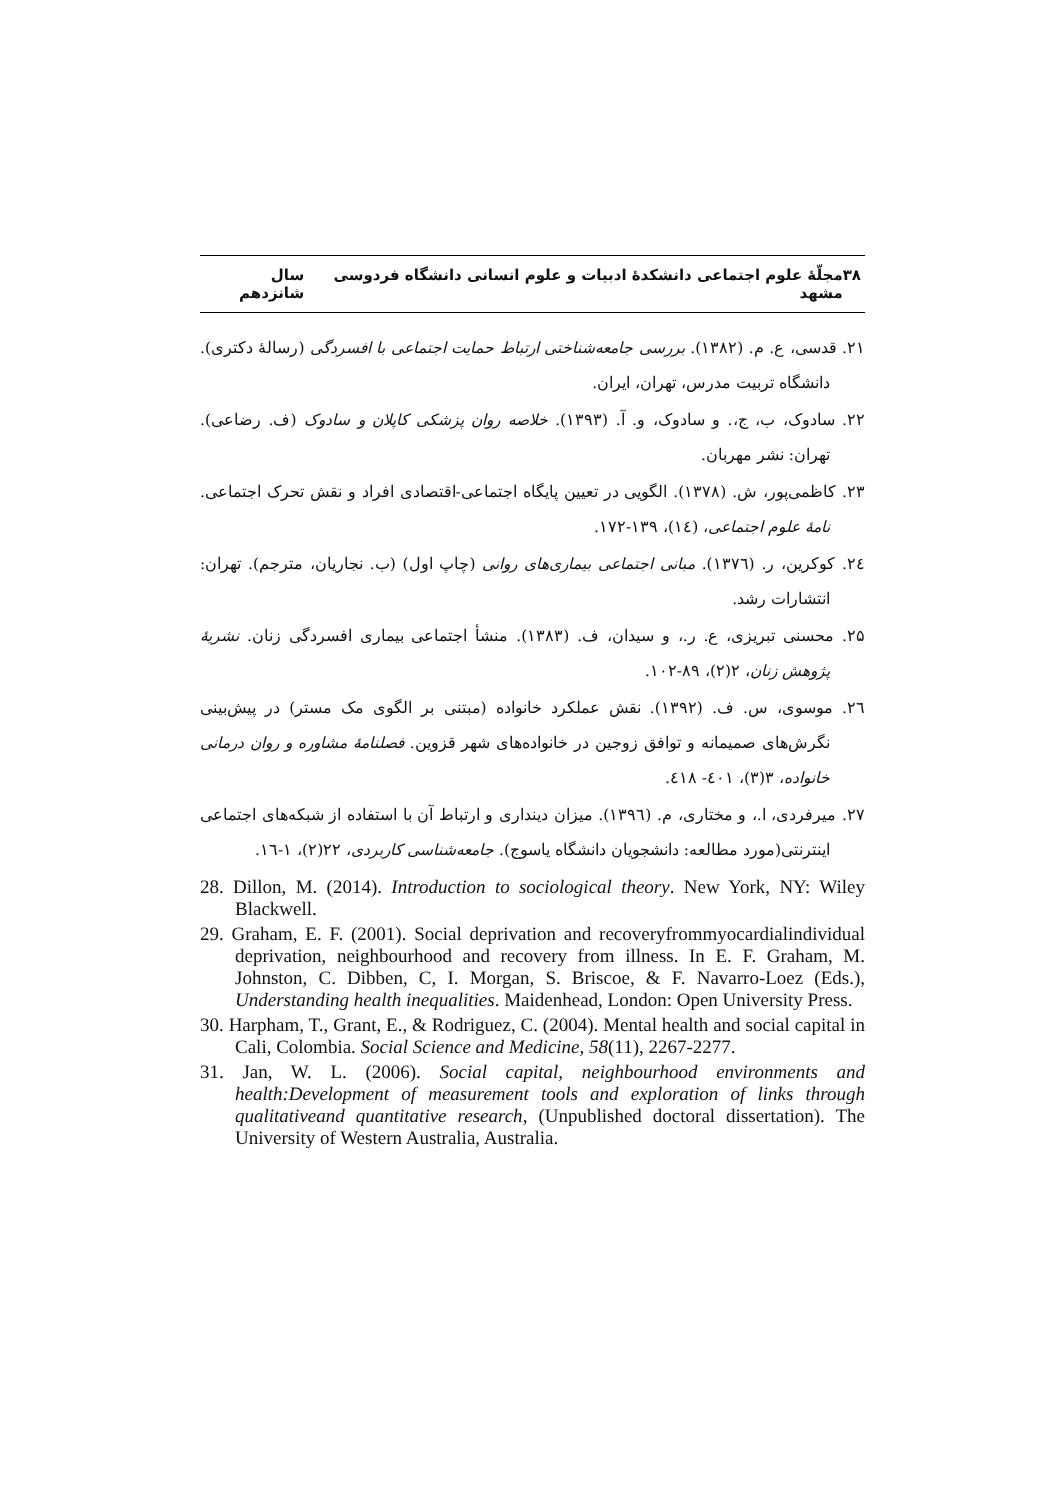۳۸ مجلّهٔ علوم اجتماعی دانشکدهٔ ادبیات و علوم انسانی دانشگاه فردوسی مشهد سال شانزدهم
۲۱. قدسی، ع. م. (۱۳۸۲). بررسی جامعه‌شناختی ارتباط حمایت اجتماعی با افسردگی (رسالهٔ دکتری). دانشگاه تربیت مدرس، تهران، ایران.
۲۲. سادوک، ب، ج،. و سادوک، و. آ. (۱۳۹۳). خلاصه روان پزشکی کاپلان و سادوک (ف. رضاعی). تهران: نشر مهربان.
۲۳. کاظمی‌پور، ش. (۱۳۷۸). الگویی در تعیین پایگاه اجتماعی-اقتصادی افراد و نقش تحرک اجتماعی. نامهٔ علوم اجتماعی، (۱٤)، ۱۳۹-۱۷۲.
۲٤. کوکرین، ر. (۱۳۷٦). مبانی اجتماعی بیماری‌های روانی (چاپ اول) (ب. نجاریان، مترجم). تهران: انتشارات رشد.
۲۵. محسنی تبریزی، ع. ر.، و سیدان، ف. (۱۳۸۳). منشأ اجتماعی بیماری افسردگی زنان. نشریهٔ پژوهش زنان، ۲(۲)، ۸۹-۱۰۲.
۲٦. موسوی، س. ف. (۱۳۹۲). نقش عملکرد خانواده (مبتنی بر الگوی مک مستر) در پیش‌بینی نگرش‌های صمیمانه و توافق زوجین در خانواده‌های شهر قزوین. فصلنامهٔ مشاوره و روان درمانی خانواده، ۳(۳)، ٤۰۱- ٤۱۸.
۲۷. میرفردی، ا.، و مختاری، م. (۱۳۹٦). میزان دینداری و ارتباط آن با استفاده از شبکه‌های اجتماعی اینترنتی(مورد مطالعه: دانشجویان دانشگاه یاسوج). جامعه‌شناسی کاربردی، ۲۲(۲)، ۱-۱٦.
28. Dillon, M. (2014). Introduction to sociological theory. New York, NY: Wiley Blackwell.
29. Graham, E. F. (2001). Social deprivation and recoveryfrommyocardialindividual deprivation, neighbourhood and recovery from illness. In E. F. Graham, M. Johnston, C. Dibben, C, I. Morgan, S. Briscoe, & F. Navarro-Loez (Eds.), Understanding health inequalities. Maidenhead, London: Open University Press.
30. Harpham, T., Grant, E., & Rodriguez, C. (2004). Mental health and social capital in Cali, Colombia. Social Science and Medicine, 58(11), 2267-2277.
31. Jan, W. L. (2006). Social capital, neighbourhood environments and health:Development of measurement tools and exploration of links through qualitativeand quantitative research, (Unpublished doctoral dissertation). The University of Western Australia, Australia.